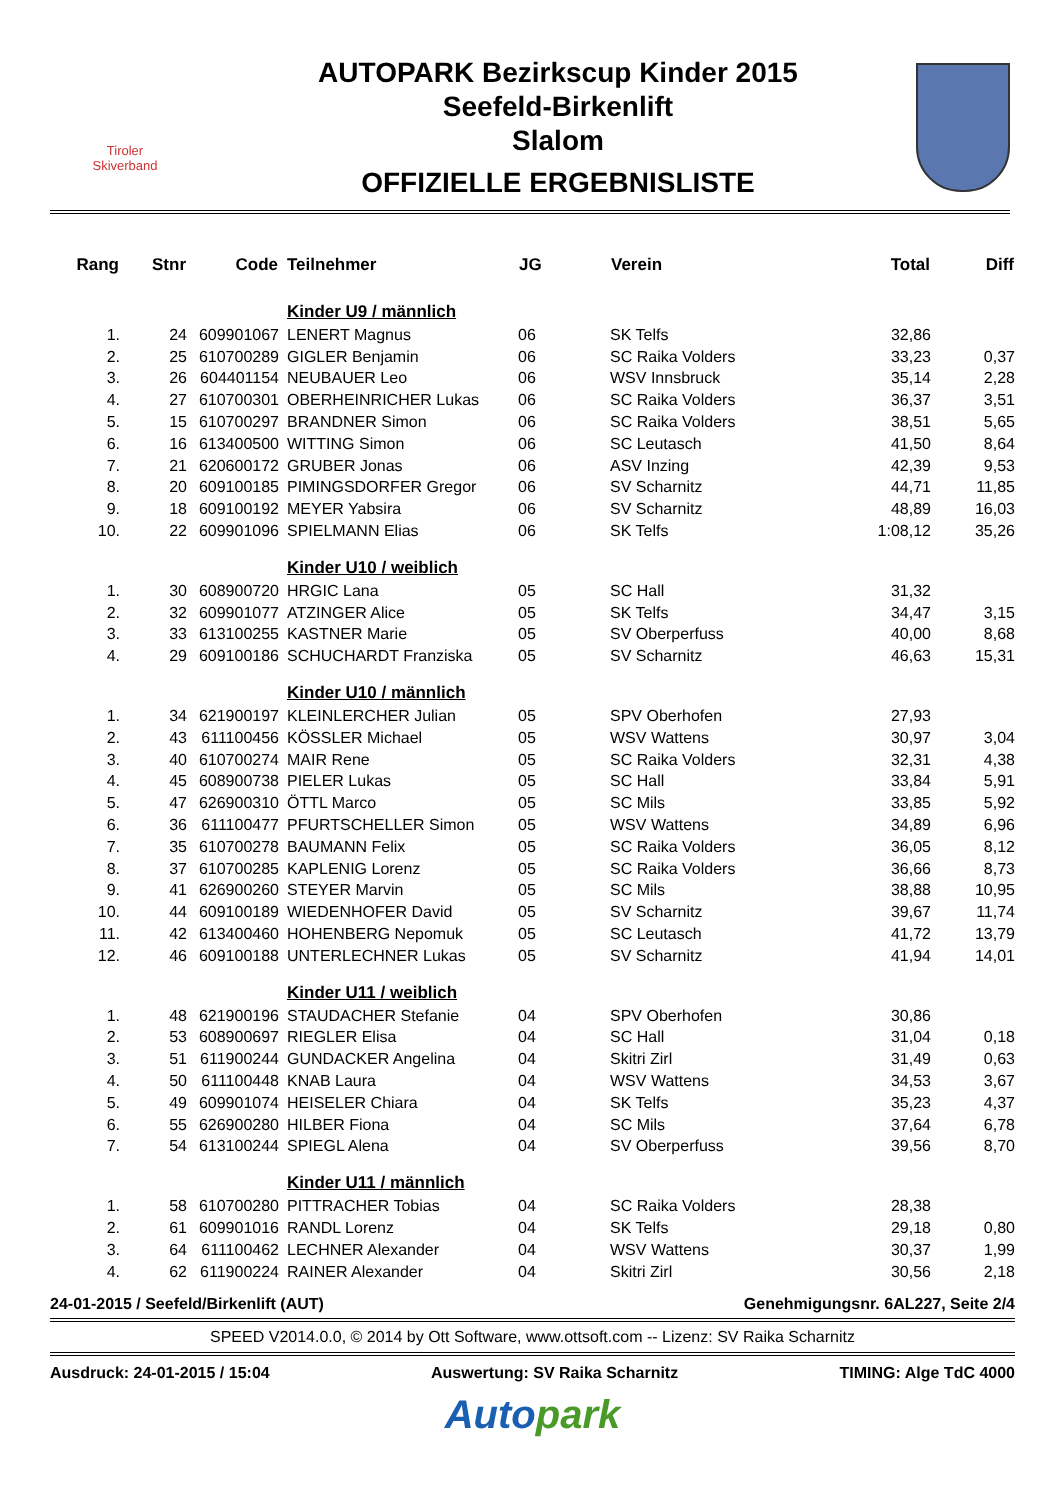Tiroler
Skiverband
AUTOPARK Bezirkscup Kinder 2015
Seefeld-Birkenlift
Slalom
OFFIZIELLE ERGEBNISLISTE
| Rang | Stnr | Code | Teilnehmer | JG | Verein | Total | Diff |
| --- | --- | --- | --- | --- | --- | --- | --- |
| | | | Kinder U9 / männlich | | | | |
| 1. | 24 | 609901067 | LENERT Magnus | 06 | SK Telfs | 32,86 | |
| 2. | 25 | 610700289 | GIGLER Benjamin | 06 | SC Raika Volders | 33,23 | 0,37 |
| 3. | 26 | 604401154 | NEUBAUER Leo | 06 | WSV Innsbruck | 35,14 | 2,28 |
| 4. | 27 | 610700301 | OBERHEINRICHER Lukas | 06 | SC Raika Volders | 36,37 | 3,51 |
| 5. | 15 | 610700297 | BRANDNER Simon | 06 | SC Raika Volders | 38,51 | 5,65 |
| 6. | 16 | 613400500 | WITTING Simon | 06 | SC Leutasch | 41,50 | 8,64 |
| 7. | 21 | 620600172 | GRUBER Jonas | 06 | ASV Inzing | 42,39 | 9,53 |
| 8. | 20 | 609100185 | PIMINGSDORFER Gregor | 06 | SV Scharnitz | 44,71 | 11,85 |
| 9. | 18 | 609100192 | MEYER Yabsira | 06 | SV Scharnitz | 48,89 | 16,03 |
| 10. | 22 | 609901096 | SPIELMANN Elias | 06 | SK Telfs | 1:08,12 | 35,26 |
| | | | Kinder U10 / weiblich | | | | |
| 1. | 30 | 608900720 | HRGIC Lana | 05 | SC Hall | 31,32 | |
| 2. | 32 | 609901077 | ATZINGER Alice | 05 | SK Telfs | 34,47 | 3,15 |
| 3. | 33 | 613100255 | KASTNER Marie | 05 | SV Oberperfuss | 40,00 | 8,68 |
| 4. | 29 | 609100186 | SCHUCHARDT Franziska | 05 | SV Scharnitz | 46,63 | 15,31 |
| | | | Kinder U10 / männlich | | | | |
| 1. | 34 | 621900197 | KLEINLERCHER Julian | 05 | SPV Oberhofen | 27,93 | |
| 2. | 43 | 611100456 | KÖSSLER Michael | 05 | WSV Wattens | 30,97 | 3,04 |
| 3. | 40 | 610700274 | MAIR Rene | 05 | SC Raika Volders | 32,31 | 4,38 |
| 4. | 45 | 608900738 | PIELER Lukas | 05 | SC Hall | 33,84 | 5,91 |
| 5. | 47 | 626900310 | ÖTTL Marco | 05 | SC Mils | 33,85 | 5,92 |
| 6. | 36 | 611100477 | PFURTSCHELLER Simon | 05 | WSV Wattens | 34,89 | 6,96 |
| 7. | 35 | 610700278 | BAUMANN Felix | 05 | SC Raika Volders | 36,05 | 8,12 |
| 8. | 37 | 610700285 | KAPLENIG Lorenz | 05 | SC Raika Volders | 36,66 | 8,73 |
| 9. | 41 | 626900260 | STEYER Marvin | 05 | SC Mils | 38,88 | 10,95 |
| 10. | 44 | 609100189 | WIEDENHOFER David | 05 | SV Scharnitz | 39,67 | 11,74 |
| 11. | 42 | 613400460 | HOHENBERG Nepomuk | 05 | SC Leutasch | 41,72 | 13,79 |
| 12. | 46 | 609100188 | UNTERLECHNER Lukas | 05 | SV Scharnitz | 41,94 | 14,01 |
| | | | Kinder U11 / weiblich | | | | |
| 1. | 48 | 621900196 | STAUDACHER Stefanie | 04 | SPV Oberhofen | 30,86 | |
| 2. | 53 | 608900697 | RIEGLER Elisa | 04 | SC Hall | 31,04 | 0,18 |
| 3. | 51 | 611900244 | GUNDACKER Angelina | 04 | Skitri Zirl | 31,49 | 0,63 |
| 4. | 50 | 611100448 | KNAB Laura | 04 | WSV Wattens | 34,53 | 3,67 |
| 5. | 49 | 609901074 | HEISELER Chiara | 04 | SK Telfs | 35,23 | 4,37 |
| 6. | 55 | 626900280 | HILBER Fiona | 04 | SC Mils | 37,64 | 6,78 |
| 7. | 54 | 613100244 | SPIEGL Alena | 04 | SV Oberperfuss | 39,56 | 8,70 |
| | | | Kinder U11 / männlich | | | | |
| 1. | 58 | 610700280 | PITTRACHER Tobias | 04 | SC Raika Volders | 28,38 | |
| 2. | 61 | 609901016 | RANDL Lorenz | 04 | SK Telfs | 29,18 | 0,80 |
| 3. | 64 | 611100462 | LECHNER Alexander | 04 | WSV Wattens | 30,37 | 1,99 |
| 4. | 62 | 611900224 | RAINER Alexander | 04 | Skitri Zirl | 30,56 | 2,18 |
24-01-2015 / Seefeld/Birkenlift (AUT) Genehmigungsnr. 6AL227, Seite 2/4
SPEED V2014.0.0, © 2014 by Ott Software, www.ottsoft.com -- Lizenz: SV Raika Scharnitz
Ausdruck: 24-01-2015 / 15:04 Auswertung: SV Raika Scharnitz TIMING: Alge TdC 4000
Autopark